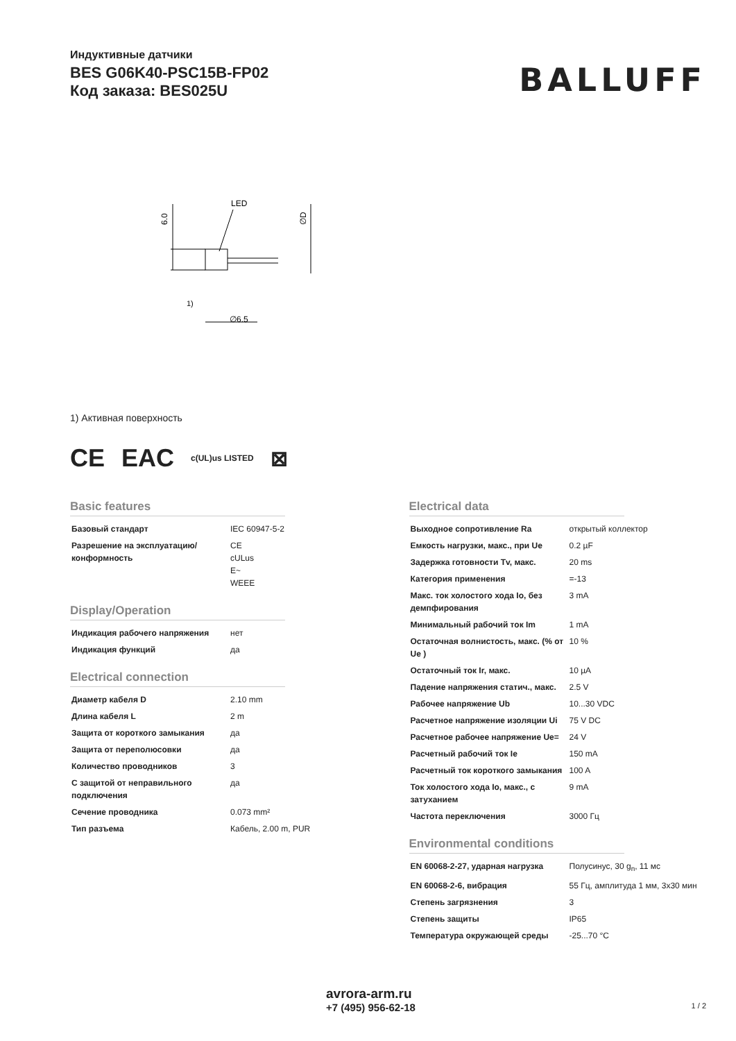Индуктивные датчики
BES G06K40-PSC15B-FP02
Код заказа: BES025U
BALLUFF
6.0
LED
1)
∅6.5
∅D
1) Активная поверхность
CE EAC c(UL)us LISTED ⊠
Basic features
| Базовый стандарт | IEC 60947-5-2 |
| Разрешение на эксплуатацию/ конформность | CE cULus E~ WEEE |
Display/Operation
| Индикация рабочего напряжения | нет |
| Индикация функций | да |
Electrical connection
| Диаметр кабеля D | 2.10 mm |
| Длина кабеля L | 2 m |
| Защита от короткого замыкания | да |
| Защита от переполюсовки | да |
| Количество проводников | 3 |
| С защитой от неправильного подключения | да |
| Сечение проводника | 0.073 mm² |
| Тип разъема | Кабель, 2.00 m, PUR |
Electrical data
| Выходное сопротивление Ra | открытый коллектор |
| Емкость нагрузки, макс., при Ue | 0.2 µF |
| Задержка готовности Tv, макс. | 20 ms |
| Категория применения | =-13 |
| Макс. ток холостого хода Io, без демпфирования | 3 mA |
| Минимальный рабочий ток Im | 1 mA |
| Остаточная волнистость, макс. (% от Ue ) | 10 % |
| Остаточный ток Ir, макс. | 10 µA |
| Падение напряжения статич., макс. | 2.5 V |
| Рабочее напряжение Ub | 10...30 VDC |
| Расчетное напряжение изоляции Ui | 75 V DC |
| Расчетное рабочее напряжение Ue= | 24 V |
| Расчетный рабочий ток Ie | 150 mA |
| Расчетный ток короткого замыкания | 100 A |
| Ток холостого хода Io, макс., с затуханием | 9 mA |
| Частота переключения | 3000 Гц |
Environmental conditions
| EN 60068-2-27, ударная нагрузка | Полусинус, 30 g<sub>n</sub>, 11 мс |
| EN 60068-2-6, вибрация | 55 Гц, амплитуда 1 мм, 3x30 мин |
| Степень загрязнения | 3 |
| Степень защиты | IP65 |
| Температура окружающей среды | -25...70 °C |
avrora-arm.ru
+7 (495) 956-62-18
1 / 2